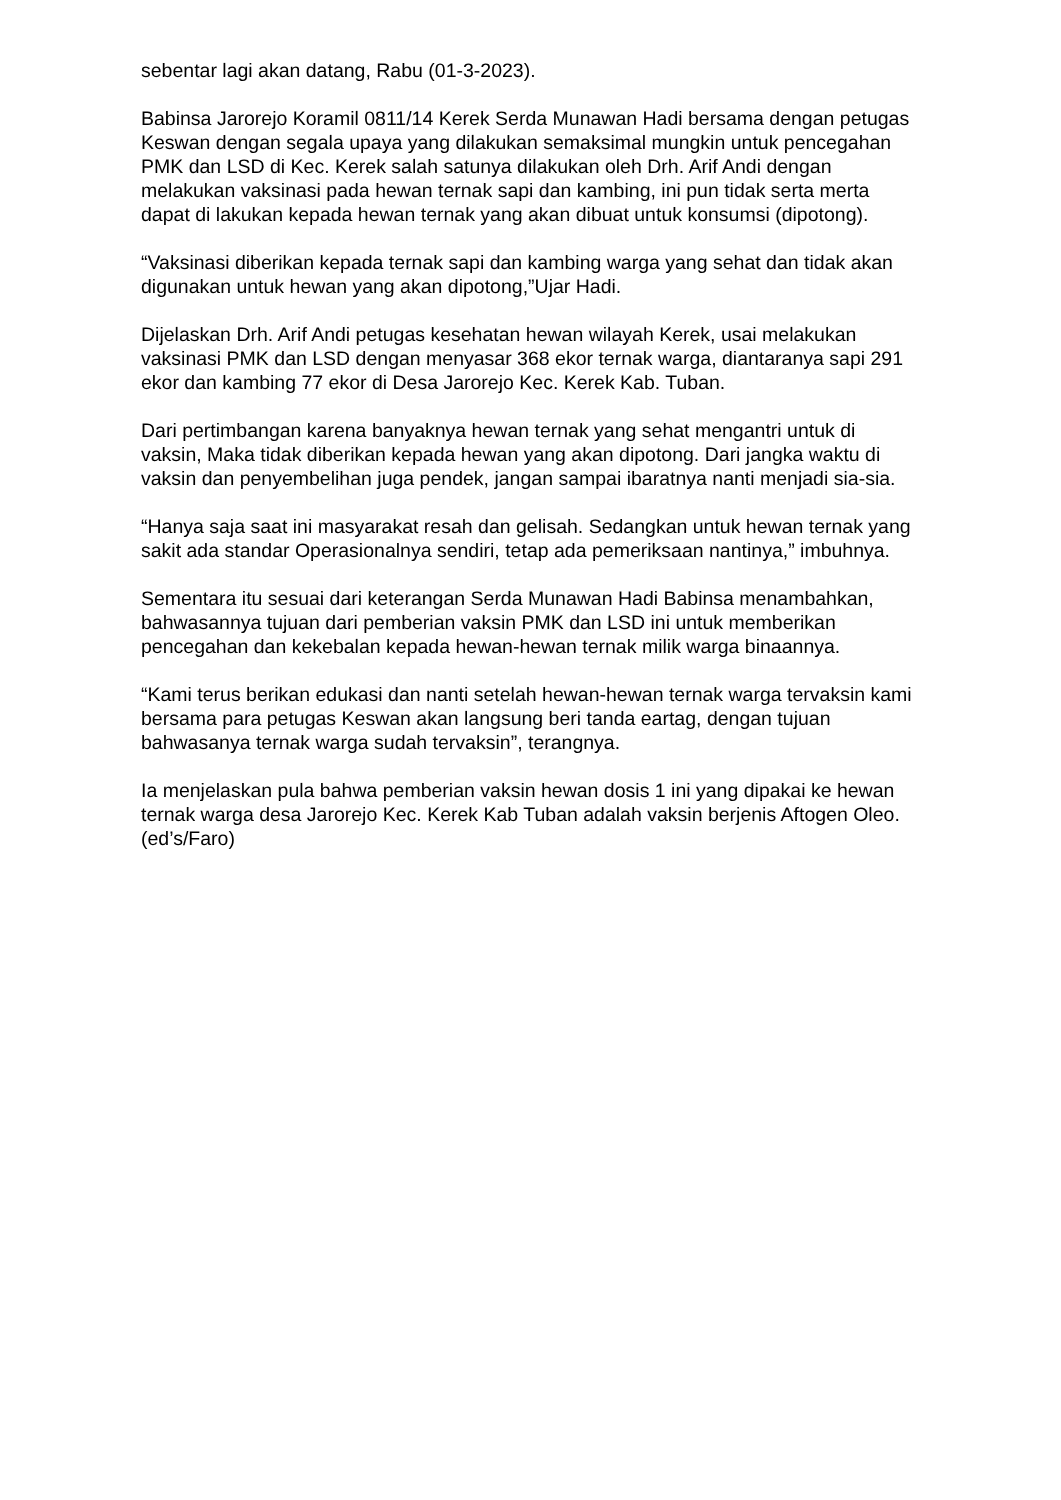sebentar lagi akan datang, Rabu (01-3-2023).
Babinsa Jarorejo Koramil 0811/14 Kerek Serda Munawan Hadi bersama dengan petugas Keswan dengan segala upaya yang dilakukan semaksimal mungkin untuk pencegahan PMK dan LSD di Kec. Kerek salah satunya dilakukan oleh Drh. Arif Andi dengan melakukan vaksinasi pada hewan ternak sapi dan kambing, ini pun tidak serta merta dapat di lakukan kepada hewan ternak yang akan dibuat untuk konsumsi (dipotong).
“Vaksinasi diberikan kepada ternak sapi dan kambing warga yang sehat dan tidak akan digunakan untuk hewan yang akan dipotong,”Ujar Hadi.
Dijelaskan Drh. Arif Andi petugas kesehatan hewan wilayah Kerek, usai melakukan vaksinasi PMK dan LSD dengan menyasar 368 ekor ternak warga, diantaranya sapi 291 ekor dan kambing 77 ekor di Desa Jarorejo Kec. Kerek Kab. Tuban.
Dari pertimbangan karena banyaknya hewan ternak yang sehat mengantri untuk di vaksin, Maka tidak diberikan kepada hewan yang akan dipotong. Dari jangka waktu di vaksin dan penyembelihan juga pendek, jangan sampai ibaratnya nanti menjadi sia-sia.
“Hanya saja saat ini masyarakat resah dan gelisah. Sedangkan untuk hewan ternak yang sakit ada standar Operasionalnya sendiri, tetap ada pemeriksaan nantinya,” imbuhnya.
Sementara itu sesuai dari keterangan Serda Munawan Hadi Babinsa menambahkan, bahwasannya tujuan dari pemberian vaksin PMK dan LSD ini untuk memberikan pencegahan dan kekebalan kepada hewan-hewan ternak milik warga binaannya.
“Kami terus berikan edukasi dan nanti setelah hewan-hewan ternak warga tervaksin kami bersama para petugas Keswan akan langsung beri tanda eartag, dengan tujuan bahwasanya ternak warga sudah tervaksin”, terangnya.
Ia menjelaskan pula bahwa pemberian vaksin hewan dosis 1 ini yang dipakai ke hewan ternak warga desa Jarorejo Kec. Kerek Kab Tuban adalah vaksin berjenis Aftogen Oleo. (ed’s/Faro)